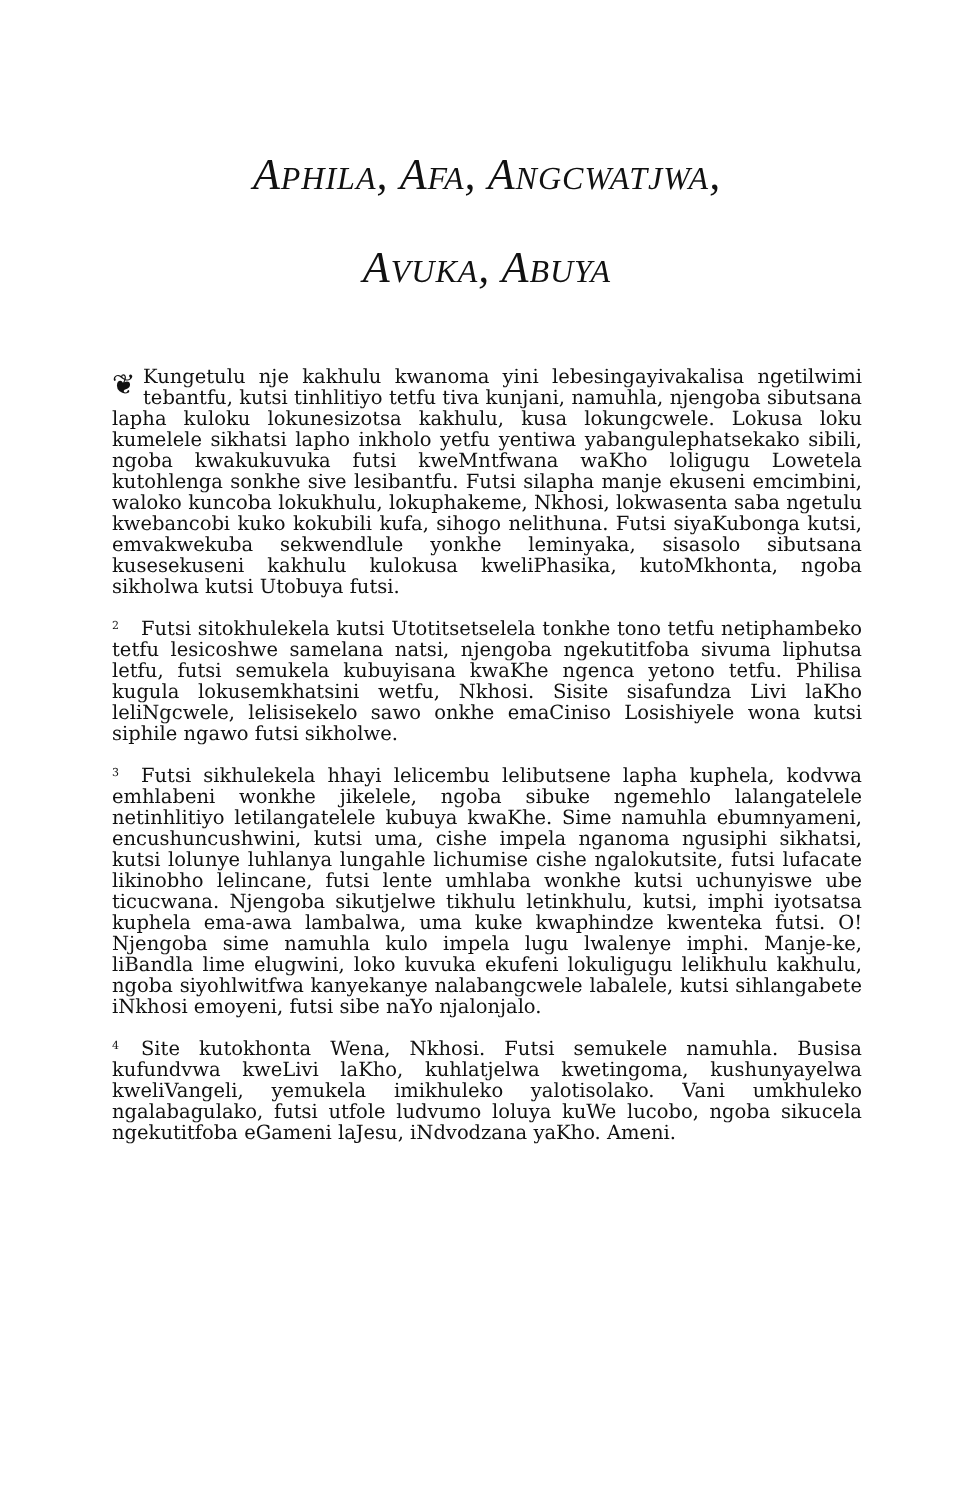APHILA, AFA, ANGCWATJWA,
AVUKA, ABUYA
❦ Kungetulu nje kakhulu kwanoma yini lebesingayivakalisa ngetilwimi tebantfu, kutsi tinhlitiyo tetfu tiva kunjani, namuhla, njengoba sibutsana lapha kuloku lokunesizotsa kakhulu, kusa lokungcwele. Lokusa loku kumelele sikhatsi lapho inkholo yetfu yentiwa yabangulephatsekako sibili, ngoba kwakukuvuka futsi kweMntfwana waKho loligugu Lowetela kutohlenga sonkhe sive lesibantfu. Futsi silapha manje ekuseni emcimbini, waloko kuncoba lokukhulu, lokuphakeme, Nkhosi, lokwasenta saba ngetulu kwebancobi kuko kokubili kufa, sihogo nelithuna. Futsi siyaKubonga kutsi, emvakwekuba sekwendlule yonkhe leminyaka, sisasolo sibutsana kusesekuseni kakhulu kulokusa kweliPhasika, kutoMkhonta, ngoba sikholwa kutsi Utobuya futsi.
<sup>2</sup> Futsi sitokhulekela kutsi Utotitsetselela tonkhe tono tetfu netiphambeko tetfu lesicoshwe samelana natsi, njengoba ngekutitfoba sivuma liphutsa letfu, futsi semukela kubuyisana kwaKhe ngenca yetono tetfu. Philisa kugula lokusemkhatsini wetfu, Nkhosi. Sisite sisafundza Livi laKho leliNgcwele, lelisisekelo sawo onkhe emaCiniso Losishiyele wona kutsi siphile ngawo futsi sikholwe.
<sup>3</sup> Futsi sikhulekela hhayi lelicembu lelibutsene lapha kuphela, kodvwa emhlabeni wonkhe jikelele, ngoba sibuke ngemehlo lalangatelele netinhlitiyo letilangatelele kubuya kwaKhe. Sime namuhla ebumnyameni, encushuncushwini, kutsi uma, cishe impela nganoma ngusiphi sikhatsi, kutsi lolunye luhlanya lungahle lichumise cishe ngalokutsite, futsi lufacate likinobho lelincane, futsi lente umhlaba wonkhe kutsi uchunyiswe ube ticucwana. Njengoba sikutjelwe tikhulu letinkhulu, kutsi, imphi iyotsatsa kuphela ema-awa lambalwa, uma kuke kwaphindze kwenteka futsi. O! Njengoba sime namuhla kulo impela lugu lwalenye imphi. Manje-ke, liBandla lime elugwini, loko kuvuka ekufeni lokuligugu lelikhulu kakhulu, ngoba siyohlwitfwa kanyekanye nalabangcwele labalele, kutsi sihlangabete iNkhosi emoyeni, futsi sibe naYo njalonjalo.
<sup>4</sup> Site kutokhonta Wena, Nkhosi. Futsi semukele namuhla. Busisa kufundvwa kweLivi laKho, kuhlatjelwa kwetingoma, kushunyayelwa kweliVangeli, yemukela imikhuleko yalotisolako. Vani umkhuleko ngalabagulako, futsi utfole ludvumo loluya kuWe lucobo, ngoba sikucela ngekutitfoba eGameni laJesu, iNdvodzana yaKho. Ameni.